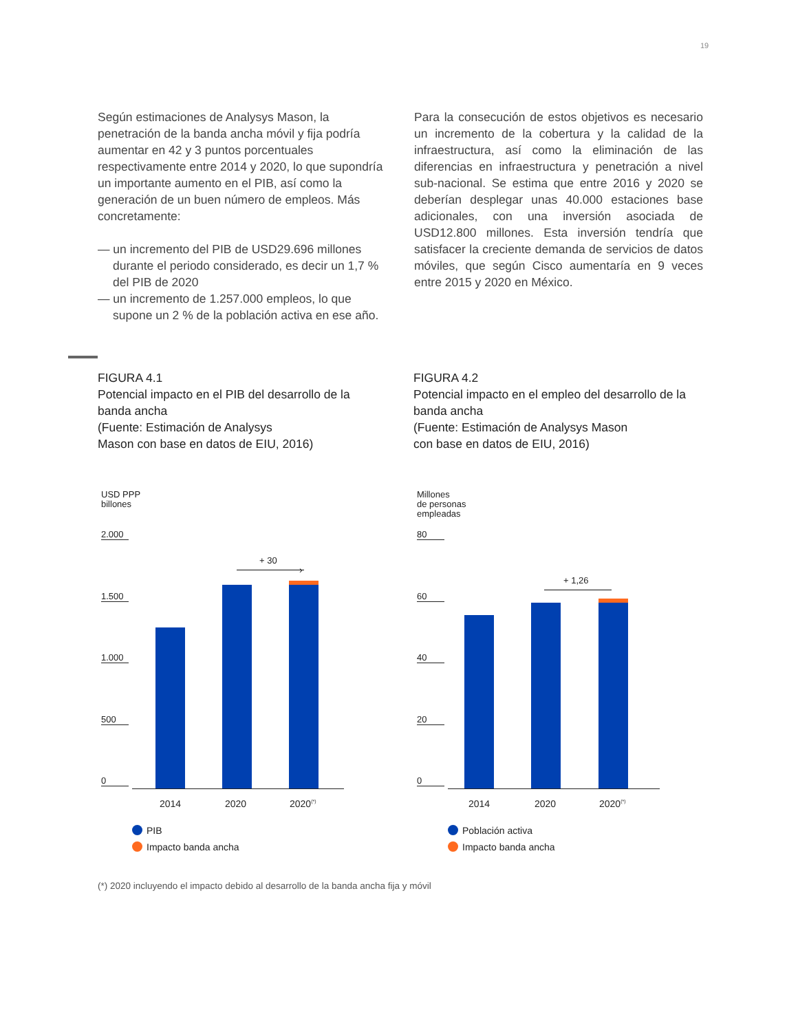19
Según estimaciones de Analysys Mason, la penetración de la banda ancha móvil y fija podría aumentar en 42 y 3 puntos porcentuales respectivamente entre 2014 y 2020, lo que supondría un importante aumento en el PIB, así como la generación de un buen número de empleos. Más concretamente:
— un incremento del PIB de USD29.696 millones durante el periodo considerado, es decir un 1,7 % del PIB de 2020
— un incremento de 1.257.000 empleos, lo que supone un 2 % de la población activa en ese año.
Para la consecución de estos objetivos es necesario un incremento de la cobertura y la calidad de la infraestructura, así como la eliminación de las diferencias en infraestructura y penetración a nivel sub-nacional. Se estima que entre 2016 y 2020 se deberían desplegar unas 40.000 estaciones base adicionales, con una inversión asociada de USD12.800 millones. Esta inversión tendría que satisfacer la creciente demanda de servicios de datos móviles, que según Cisco aumentaría en 9 veces entre 2015 y 2020 en México.
FIGURA 4.1
Potencial impacto en el PIB del desarrollo de la banda ancha
(Fuente: Estimación de Analysys
Mason con base en datos de EIU, 2016)
FIGURA 4.2
Potencial impacto en el empleo del desarrollo de la banda ancha
(Fuente: Estimación de Analysys Mason
con base en datos de EIU, 2016)
USD PPP
billones
2.000
1.500
1.000
500
0
+ 30
›
2014 2020 2020<sup>(*)</sup>
PIB
Impacto banda ancha
Millones
de personas
empleadas
80
60
40
20
0
+ 1,26
2014 2020 2020<sup>(*)</sup>
Población activa
Impacto banda ancha
(*) 2020 incluyendo el impacto debido al desarrollo de la banda ancha fija y móvil